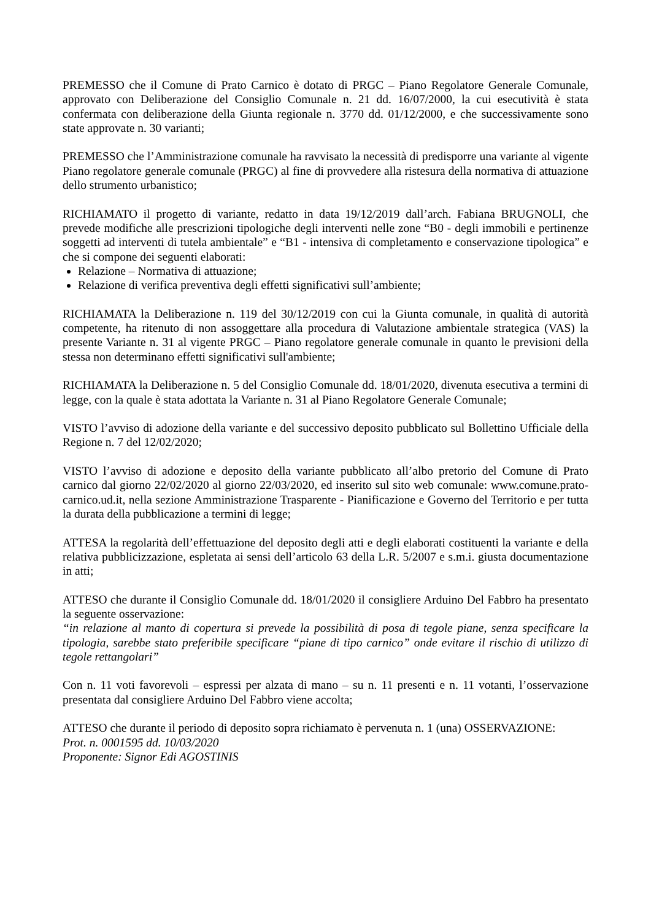PREMESSO che il Comune di Prato Carnico è dotato di PRGC – Piano Regolatore Generale Comunale, approvato con Deliberazione del Consiglio Comunale n. 21 dd. 16/07/2000, la cui esecutività è stata confermata con deliberazione della Giunta regionale n. 3770 dd. 01/12/2000, e che successivamente sono state approvate n. 30 varianti;
PREMESSO che l’Amministrazione comunale ha ravvisato la necessità di predisporre una variante al vigente Piano regolatore generale comunale (PRGC) al fine di provvedere alla ristesura della normativa di attuazione dello strumento urbanistico;
RICHIAMATO il progetto di variante, redatto in data 19/12/2019 dall’arch. Fabiana BRUGNOLI, che prevede modifiche alle prescrizioni tipologiche degli interventi nelle zone “B0 - degli immobili e pertinenze soggetti ad interventi di tutela ambientale” e “B1 - intensiva di completamento e conservazione tipologica” e che si compone dei seguenti elaborati:
Relazione – Normativa di attuazione;
Relazione di verifica preventiva degli effetti significativi sull’ambiente;
RICHIAMATA la Deliberazione n. 119 del 30/12/2019 con cui la Giunta comunale, in qualità di autorità competente, ha ritenuto di non assoggettare alla procedura di Valutazione ambientale strategica (VAS) la presente Variante n. 31 al vigente PRGC – Piano regolatore generale comunale in quanto le previsioni della stessa non determinano effetti significativi sull'ambiente;
RICHIAMATA la Deliberazione n. 5 del Consiglio Comunale dd. 18/01/2020, divenuta esecutiva a termini di legge, con la quale è stata adottata la Variante n. 31 al Piano Regolatore Generale Comunale;
VISTO l’avviso di adozione della variante e del successivo deposito pubblicato sul Bollettino Ufficiale della Regione n. 7 del 12/02/2020;
VISTO l’avviso di adozione e deposito della variante pubblicato all’albo pretorio del Comune di Prato carnico dal giorno 22/02/2020 al giorno 22/03/2020, ed inserito sul sito web comunale: www.comune.prato-carnico.ud.it, nella sezione Amministrazione Trasparente - Pianificazione e Governo del Territorio e per tutta la durata della pubblicazione a termini di legge;
ATTESA la regolarità dell’effettuazione del deposito degli atti e degli elaborati costituenti la variante e della relativa pubblicizzazione, espletata ai sensi dell’articolo 63 della L.R. 5/2007 e s.m.i. giusta documentazione in atti;
ATTESO che durante il Consiglio Comunale dd. 18/01/2020 il consigliere Arduino Del Fabbro ha presentato la seguente osservazione:
“in relazione al manto di copertura si prevede la possibilità di posa di tegole piane, senza specificare la tipologia, sarebbe stato preferibile specificare “piane di tipo carnico” onde evitare il rischio di utilizzo di tegole rettangolari”
Con n. 11 voti favorevoli – espressi per alzata di mano – su n. 11 presenti e n. 11 votanti, l’osservazione presentata dal consigliere Arduino Del Fabbro viene accolta;
ATTESO che durante il periodo di deposito sopra richiamato è pervenuta n. 1 (una) OSSERVAZIONE:
Prot. n. 0001595 dd. 10/03/2020
Proponente: Signor Edi AGOSTINIS